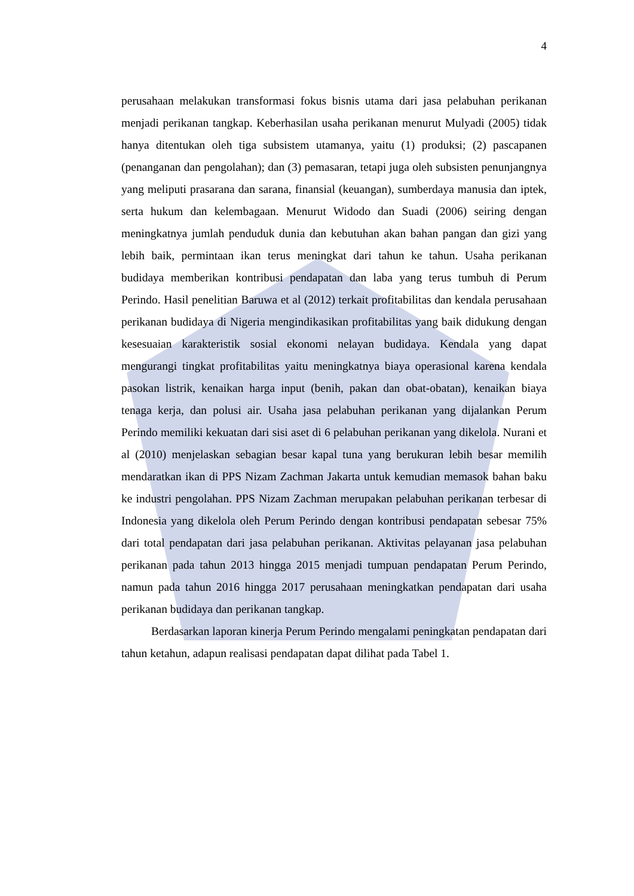4
perusahaan melakukan transformasi fokus bisnis utama dari jasa pelabuhan perikanan menjadi perikanan tangkap. Keberhasilan usaha perikanan menurut Mulyadi (2005) tidak hanya ditentukan oleh tiga subsistem utamanya, yaitu (1) produksi; (2) pascapanen (penanganan dan pengolahan); dan (3) pemasaran, tetapi juga oleh subsisten penunjangnya yang meliputi prasarana dan sarana, finansial (keuangan), sumberdaya manusia dan iptek, serta hukum dan kelembagaan. Menurut Widodo dan Suadi (2006) seiring dengan meningkatnya jumlah penduduk dunia dan kebutuhan akan bahan pangan dan gizi yang lebih baik, permintaan ikan terus meningkat dari tahun ke tahun. Usaha perikanan budidaya memberikan kontribusi pendapatan dan laba yang terus tumbuh di Perum Perindo. Hasil penelitian Baruwa et al (2012) terkait profitabilitas dan kendala perusahaan perikanan budidaya di Nigeria mengindikasikan profitabilitas yang baik didukung dengan kesesuaian karakteristik sosial ekonomi nelayan budidaya. Kendala yang dapat mengurangi tingkat profitabilitas yaitu meningkatnya biaya operasional karena kendala pasokan listrik, kenaikan harga input (benih, pakan dan obat-obatan), kenaikan biaya tenaga kerja, dan polusi air. Usaha jasa pelabuhan perikanan yang dijalankan Perum Perindo memiliki kekuatan dari sisi aset di 6 pelabuhan perikanan yang dikelola. Nurani et al (2010) menjelaskan sebagian besar kapal tuna yang berukuran lebih besar memilih mendaratkan ikan di PPS Nizam Zachman Jakarta untuk kemudian memasok bahan baku ke industri pengolahan. PPS Nizam Zachman merupakan pelabuhan perikanan terbesar di Indonesia yang dikelola oleh Perum Perindo dengan kontribusi pendapatan sebesar 75% dari total pendapatan dari jasa pelabuhan perikanan. Aktivitas pelayanan jasa pelabuhan perikanan pada tahun 2013 hingga 2015 menjadi tumpuan pendapatan Perum Perindo, namun pada tahun 2016 hingga 2017 perusahaan meningkatkan pendapatan dari usaha perikanan budidaya dan perikanan tangkap.
Berdasarkan laporan kinerja Perum Perindo mengalami peningkatan pendapatan dari tahun ketahun, adapun realisasi pendapatan dapat dilihat pada Tabel 1.